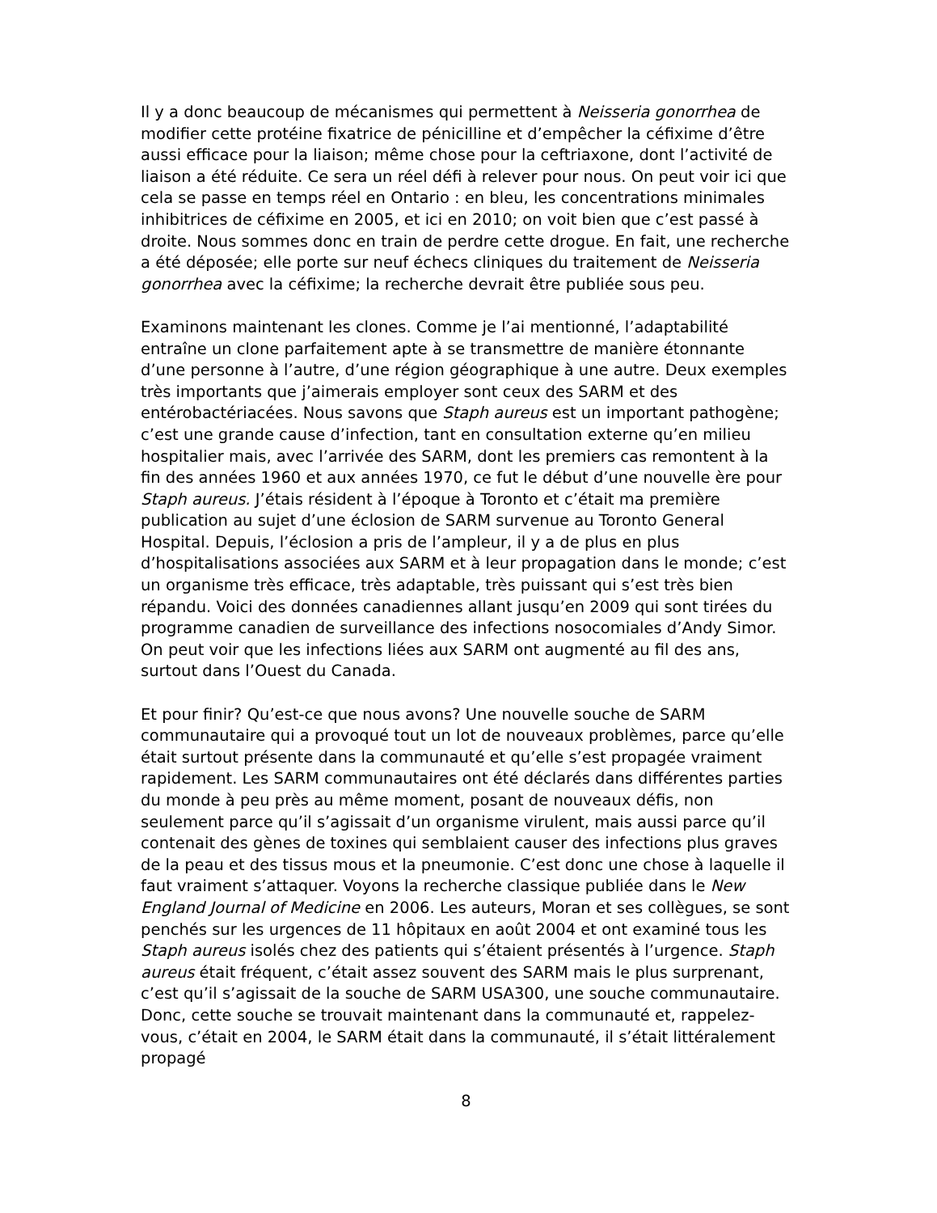Il y a donc beaucoup de mécanismes qui permettent à Neisseria gonorrhea de modifier cette protéine fixatrice de pénicilline et d’empêcher la céfixime d’être aussi efficace pour la liaison; même chose pour la ceftriaxone, dont l’activité de liaison a été réduite. Ce sera un réel défi à relever pour nous. On peut voir ici que cela se passe en temps réel en Ontario : en bleu, les concentrations minimales inhibitrices de céfixime en 2005, et ici en 2010; on voit bien que c’est passé à droite. Nous sommes donc en train de perdre cette drogue. En fait, une recherche a été déposée; elle porte sur neuf échecs cliniques du traitement de Neisseria gonorrhea avec la céfixime; la recherche devrait être publiée sous peu.
Examinons maintenant les clones. Comme je l’ai mentionné, l’adaptabilité entraîne un clone parfaitement apte à se transmettre de manière étonnante d’une personne à l’autre, d’une région géographique à une autre. Deux exemples très importants que j’aimerais employer sont ceux des SARM et des entérobactériacées. Nous savons que Staph aureus est un important pathogène; c’est une grande cause d’infection, tant en consultation externe qu’en milieu hospitalier mais, avec l’arrivée des SARM, dont les premiers cas remontent à la fin des années 1960 et aux années 1970, ce fut le début d’une nouvelle ère pour Staph aureus. J’étais résident à l’époque à Toronto et c’était ma première publication au sujet d’une éclosion de SARM survenue au Toronto General Hospital. Depuis, l’éclosion a pris de l’ampleur, il y a de plus en plus d’hospitalisations associées aux SARM et à leur propagation dans le monde; c’est un organisme très efficace, très adaptable, très puissant qui s’est très bien répandu. Voici des données canadiennes allant jusqu’en 2009 qui sont tirées du programme canadien de surveillance des infections nosocomiales d’Andy Simor. On peut voir que les infections liées aux SARM ont augmenté au fil des ans, surtout dans l’Ouest du Canada.
Et pour finir? Qu’est-ce que nous avons? Une nouvelle souche de SARM communautaire qui a provoqué tout un lot de nouveaux problèmes, parce qu’elle était surtout présente dans la communauté et qu’elle s’est propagée vraiment rapidement. Les SARM communautaires ont été déclarés dans différentes parties du monde à peu près au même moment, posant de nouveaux défis, non seulement parce qu’il s’agissait d’un organisme virulent, mais aussi parce qu’il contenait des gènes de toxines qui semblaient causer des infections plus graves de la peau et des tissus mous et la pneumonie. C’est donc une chose à laquelle il faut vraiment s’attaquer. Voyons la recherche classique publiée dans le New England Journal of Medicine en 2006. Les auteurs, Moran et ses collègues, se sont penchés sur les urgences de 11 hôpitaux en août 2004 et ont examiné tous les Staph aureus isolés chez des patients qui s’étaient présentés à l’urgence. Staph aureus était fréquent, c’était assez souvent des SARM mais le plus surprenant, c’est qu’il s’agissait de la souche de SARM USA300, une souche communautaire. Donc, cette souche se trouvait maintenant dans la communauté et, rappelez-vous, c’était en 2004, le SARM était dans la communauté, il s’était littéralement propagé
8